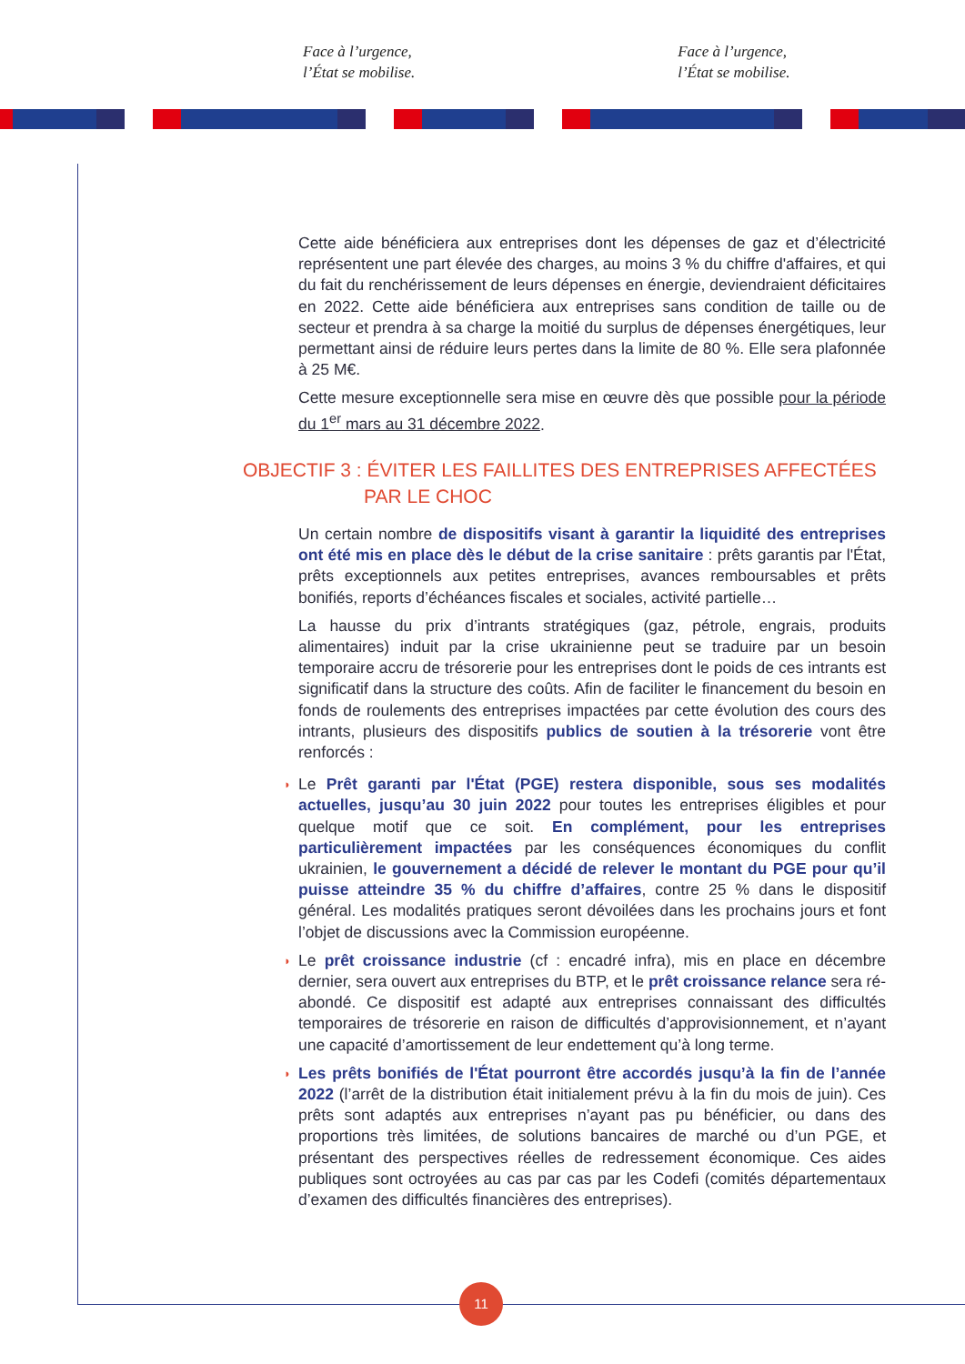Face à l’urgence,
l’État se mobilise.
Face à l’urgence,
l’État se mobilise.
11
Cette aide bénéficiera aux entreprises dont les dépenses de gaz et d’électricité représentent une part élevée des charges, au moins 3 % du chiffre d'affaires, et qui du fait du renchérissement de leurs dépenses en énergie, deviendraient déficitaires en 2022. Cette aide bénéficiera aux entreprises sans condition de taille ou de secteur et prendra à sa charge la moitié du surplus de dépenses énergétiques, leur permettant ainsi de réduire leurs pertes dans la limite de 80 %. Elle sera plafonnée à 25 M€.
Cette mesure exceptionnelle sera mise en œuvre dès que possible pour la période du 1<sup>er</sup> mars au 31 décembre 2022.
OBJECTIF 3 : ÉVITER LES FAILLITES DES ENTREPRISES AFFECTÉES
PAR LE CHOC
Un certain nombre de dispositifs visant à garantir la liquidité des entreprises ont été mis en place dès le début de la crise sanitaire : prêts garantis par l'État, prêts exceptionnels aux petites entreprises, avances remboursables et prêts bonifiés, reports d’échéances fiscales et sociales, activité partielle…
La hausse du prix d’intrants stratégiques (gaz, pétrole, engrais, produits alimentaires) induit par la crise ukrainienne peut se traduire par un besoin temporaire accru de trésorerie pour les entreprises dont le poids de ces intrants est significatif dans la structure des coûts. Afin de faciliter le financement du besoin en fonds de roulements des entreprises impactées par cette évolution des cours des intrants, plusieurs des dispositifs publics de soutien à la trésorerie vont être renforcés :
◗ Le Prêt garanti par l'État (PGE) restera disponible, sous ses modalités actuelles, jusqu’au 30 juin 2022 pour toutes les entreprises éligibles et pour quelque motif que ce soit. En complément, pour les entreprises particulièrement impactées par les conséquences économiques du conflit ukrainien, le gouvernement a décidé de relever le montant du PGE pour qu’il puisse atteindre 35 % du chiffre d’affaires, contre 25 % dans le dispositif général. Les modalités pratiques seront dévoilées dans les prochains jours et font l’objet de discussions avec la Commission européenne.
◗ Le prêt croissance industrie (cf : encadré infra), mis en place en décembre dernier, sera ouvert aux entreprises du BTP, et le prêt croissance relance sera ré-abondé. Ce dispositif est adapté aux entreprises connaissant des difficultés temporaires de trésorerie en raison de difficultés d’approvisionnement, et n’ayant une capacité d’amortissement de leur endettement qu’à long terme.
◗ Les prêts bonifiés de l'État pourront être accordés jusqu’à la fin de l’année 2022 (l’arrêt de la distribution était initialement prévu à la fin du mois de juin). Ces prêts sont adaptés aux entreprises n’ayant pas pu bénéficier, ou dans des proportions très limitées, de solutions bancaires de marché ou d’un PGE, et présentant des perspectives réelles de redressement économique. Ces aides publiques sont octroyées au cas par cas par les Codefi (comités départementaux d’examen des difficultés financières des entreprises).